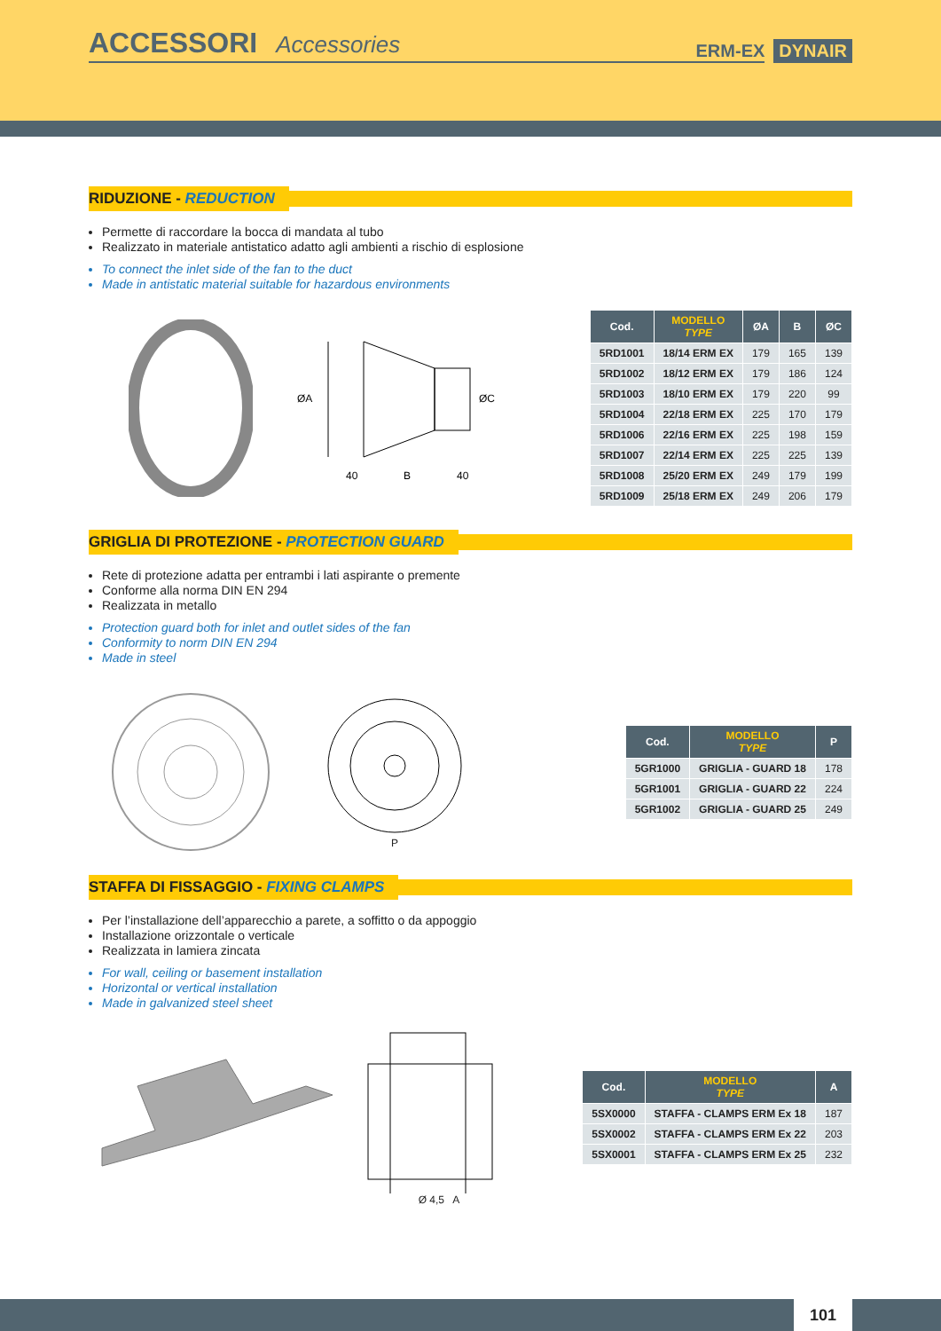ACCESSORI Accessories
ERM-EX
DYNAIR
RIDUZIONE - REDUCTION
Permette di raccordare la bocca di mandata al tubo
Realizzato in materiale antistatico adatto agli ambienti a rischio di esplosione
To connect the inlet side of the fan to the duct
Made in antistatic material suitable for hazardous environments
ØA
ØC
40
B
40
| Cod. | MODELLO TYPE | ØA | B | ØC |
| --- | --- | --- | --- | --- |
| 5RD1001 | 18/14 ERM EX | 179 | 165 | 139 |
| 5RD1002 | 18/12 ERM EX | 179 | 186 | 124 |
| 5RD1003 | 18/10 ERM EX | 179 | 220 | 99 |
| 5RD1004 | 22/18 ERM EX | 225 | 170 | 179 |
| 5RD1006 | 22/16 ERM EX | 225 | 198 | 159 |
| 5RD1007 | 22/14 ERM EX | 225 | 225 | 139 |
| 5RD1008 | 25/20 ERM EX | 249 | 179 | 199 |
| 5RD1009 | 25/18 ERM EX | 249 | 206 | 179 |
GRIGLIA DI PROTEZIONE - PROTECTION GUARD
Rete di protezione adatta per entrambi i lati aspirante o premente
Conforme alla norma DIN EN 294
Realizzata in metallo
Protection guard both for inlet and outlet sides of the fan
Conformity to norm DIN EN 294
Made in steel
P
| Cod. | MODELLO TYPE | P |
| --- | --- | --- |
| 5GR1000 | GRIGLIA - GUARD 18 | 178 |
| 5GR1001 | GRIGLIA - GUARD 22 | 224 |
| 5GR1002 | GRIGLIA - GUARD 25 | 249 |
STAFFA DI FISSAGGIO - FIXING CLAMPS
Per l’installazione dell’apparecchio a parete, a soffitto o da appoggio
Installazione orizzontale o verticale
Realizzata in lamiera zincata
For wall, ceiling or basement installation
Horizontal or vertical installation
Made in galvanized steel sheet
Ø 4,5 A
| Cod. | MODELLO TYPE | A |
| --- | --- | --- |
| 5SX0000 | STAFFA - CLAMPS ERM Ex 18 | 187 |
| 5SX0002 | STAFFA - CLAMPS ERM Ex 22 | 203 |
| 5SX0001 | STAFFA - CLAMPS ERM Ex 25 | 232 |
101